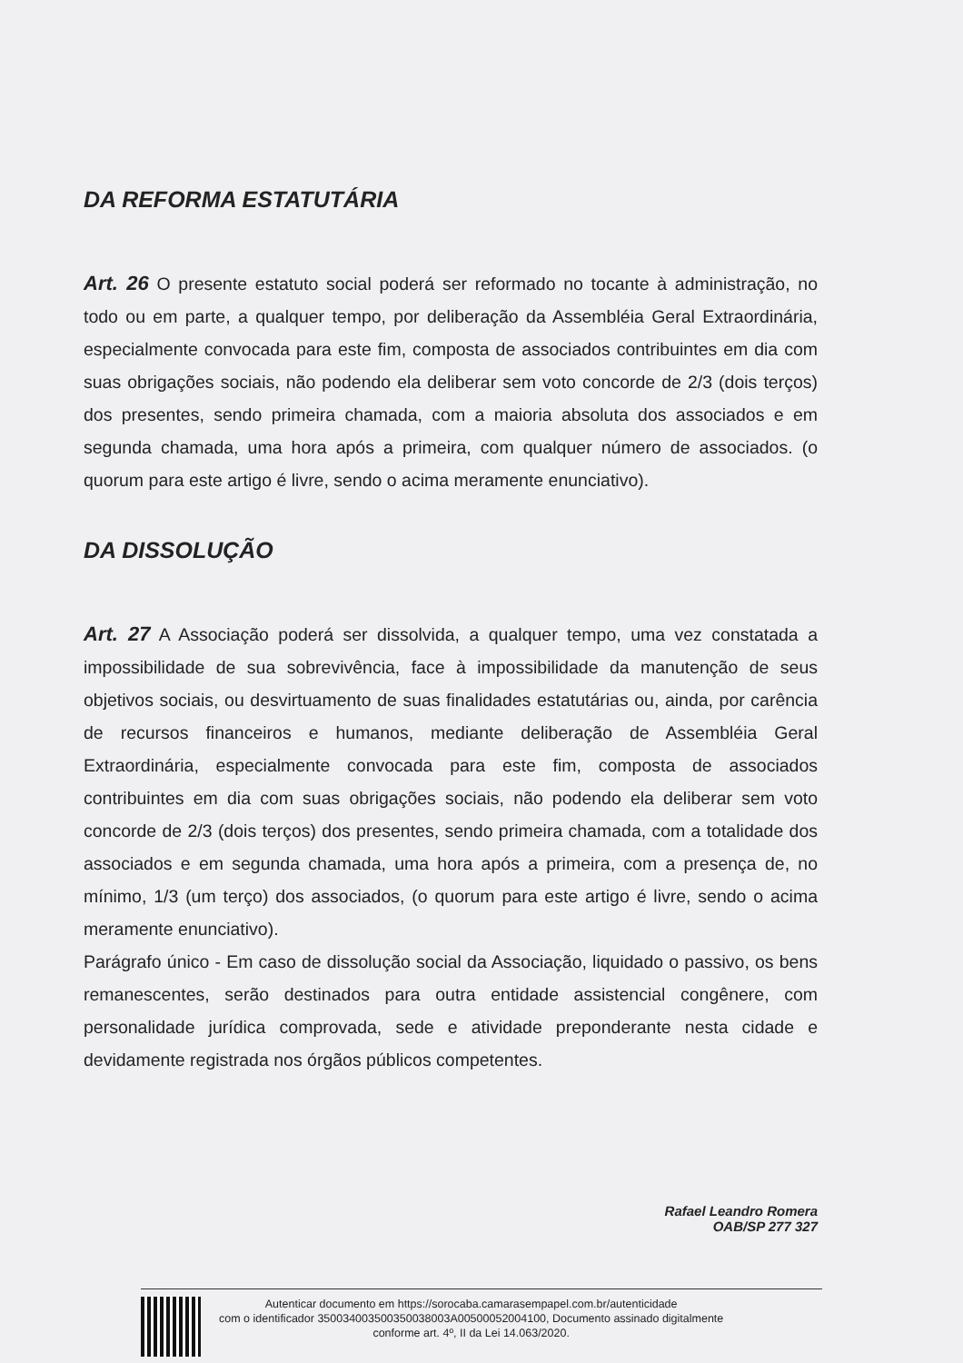DA REFORMA ESTATUTÁRIA
Art. 26 O presente estatuto social poderá ser reformado no tocante à administração, no todo ou em parte, a qualquer tempo, por deliberação da Assembléia Geral Extraordinária, especialmente convocada para este fim, composta de associados contribuintes em dia com suas obrigações sociais, não podendo ela deliberar sem voto concorde de 2/3 (dois terços) dos presentes, sendo primeira chamada, com a maioria absoluta dos associados e em segunda chamada, uma hora após a primeira, com qualquer número de associados. (o quorum para este artigo é livre, sendo o acima meramente enunciativo).
DA DISSOLUÇÃO
Art. 27 A Associação poderá ser dissolvida, a qualquer tempo, uma vez constatada a impossibilidade de sua sobrevivência, face à impossibilidade da manutenção de seus objetivos sociais, ou desvirtuamento de suas finalidades estatutárias ou, ainda, por carência de recursos financeiros e humanos, mediante deliberação de Assembléia Geral Extraordinária, especialmente convocada para este fim, composta de associados contribuintes em dia com suas obrigações sociais, não podendo ela deliberar sem voto concorde de 2/3 (dois terços) dos presentes, sendo primeira chamada, com a totalidade dos associados e em segunda chamada, uma hora após a primeira, com a presença de, no mínimo, 1/3 (um terço) dos associados, (o quorum para este artigo é livre, sendo o acima meramente enunciativo).
Parágrafo único - Em caso de dissolução social da Associação, liquidado o passivo, os bens remanescentes, serão destinados para outra entidade assistencial congênere, com personalidade jurídica comprovada, sede e atividade preponderante nesta cidade e devidamente registrada nos órgãos públicos competentes.
Rafael Leandro Romera
OAB/SP 277 327
Autenticar documento em https://sorocaba.camarasempapel.com.br/autenticidade
com o identificador 350034003500350038003A00500052004100, Documento assinado digitalmente
conforme art. 4º, II da Lei 14.063/2020.